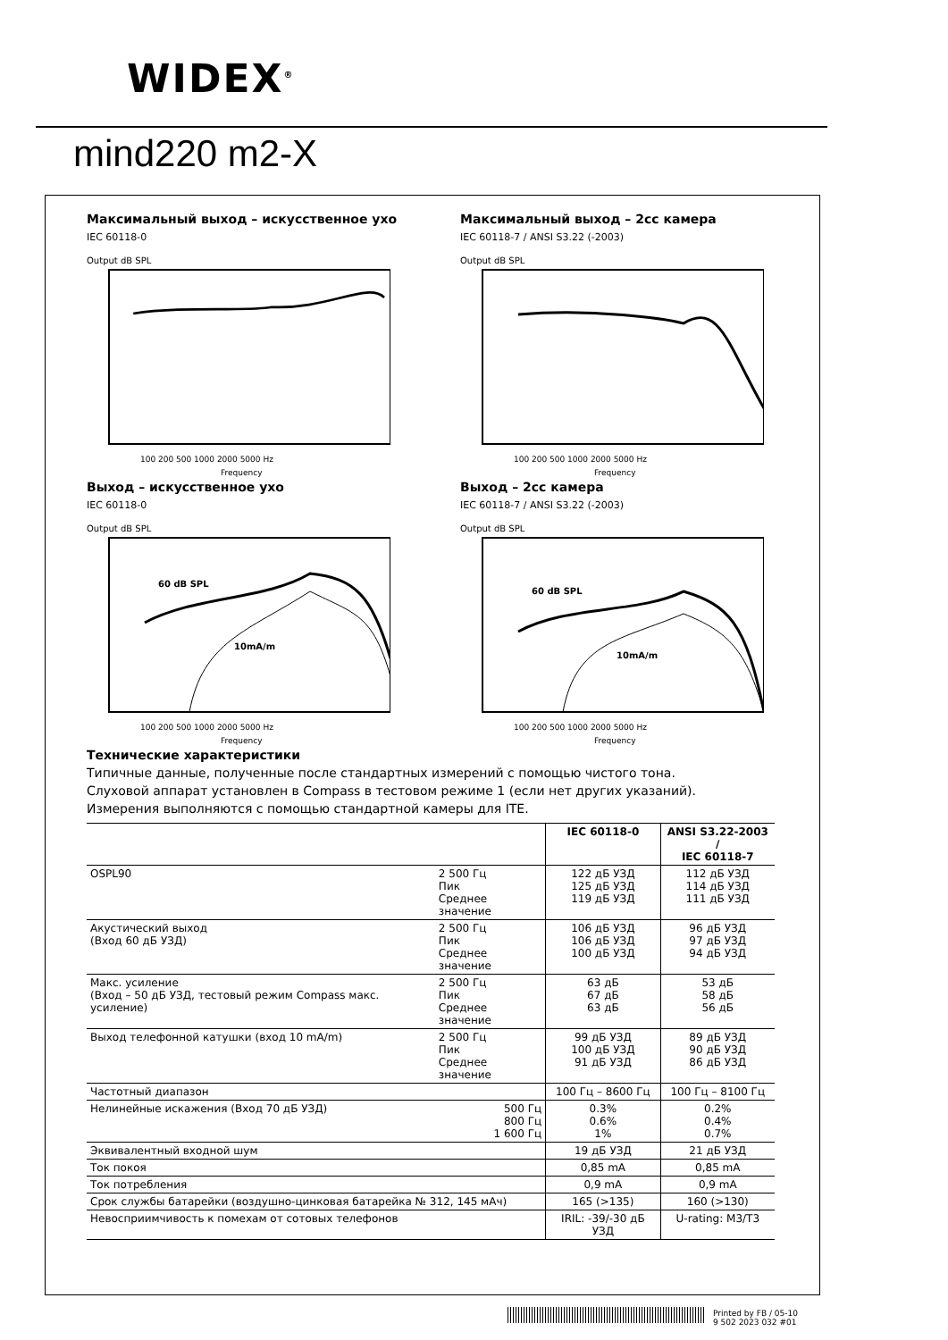WIDEX<sup>®</sup>
mind220 m2-X
Максимальный выход – искусственное ухо
IEC 60118-0
Output dB SPL
100 200 500 1000 2000 5000 Hz
Frequency
Максимальный выход – 2cc камера
IEC 60118-7 / ANSI S3.22 (-2003)
Output dB SPL
100 200 500 1000 2000 5000 Hz
Frequency
Выход – искусственное ухо
IEC 60118-0
Output dB SPL
60 dB SPL
10mA/m
100 200 500 1000 2000 5000 Hz
Frequency
Выход – 2cc камера
IEC 60118-7 / ANSI S3.22 (-2003)
Output dB SPL
60 dB SPL
10mA/m
100 200 500 1000 2000 5000 Hz
Frequency
Технические характеристики
Типичные данные, полученные после стандартных измерений с помощью чистого тона.
Слуховой аппарат установлен в Compass в тестовом режиме 1 (если нет других указаний).
Измерения выполняются с помощью стандартной камеры для ITE.
| | | IEC 60118-0 | ANSI S3.22-2003 / IEC 60118-7 |
| --- | --- | --- | --- |
| OSPL90 | 2 500 Гц Пик Среднее значение | 122 дБ УЗД 125 дБ УЗД 119 дБ УЗД | 112 дБ УЗД 114 дБ УЗД 111 дБ УЗД |
| Акустический выход (Вход 60 дБ УЗД) | 2 500 Гц Пик Среднее значение | 106 дБ УЗД 106 дБ УЗД 100 дБ УЗД | 96 дБ УЗД 97 дБ УЗД 94 дБ УЗД |
| Макс. усиление (Вход – 50 дБ УЗД, тестовый режим Compass макс. усиление) | 2 500 Гц Пик Среднее значение | 63 дБ 67 дБ 63 дБ | 53 дБ 58 дБ 56 дБ |
| Выход телефонной катушки (вход 10 mA/m) | 2 500 Гц Пик Среднее значение | 99 дБ УЗД 100 дБ УЗД 91 дБ УЗД | 89 дБ УЗД 90 дБ УЗД 86 дБ УЗД |
| Частотный диапазон | | 100 Гц – 8600 Гц | 100 Гц – 8100 Гц |
| Нелинейные искажения (Вход 70 дБ УЗД) | 500 Гц 800 Гц 1 600 Гц | 0.3% 0.6% 1% | 0.2% 0.4% 0.7% |
| Эквивалентный входной шум | | 19 дБ УЗД | 21 дБ УЗД |
| Ток покоя | | 0,85 mA | 0,85 mA |
| Ток потребления | | 0,9 mA | 0,9 mA |
| Срок службы батарейки (воздушно-цинковая батарейка № 312, 145 мАч) | | 165 (>135) | 160 (>130) |
| Невосприимчивость к помехам от сотовых телефонов | | IRIL: -39/-30 дБ УЗД | U-rating: M3/T3 |
Printed by FB / 05-10
9 502 2023 032 #01